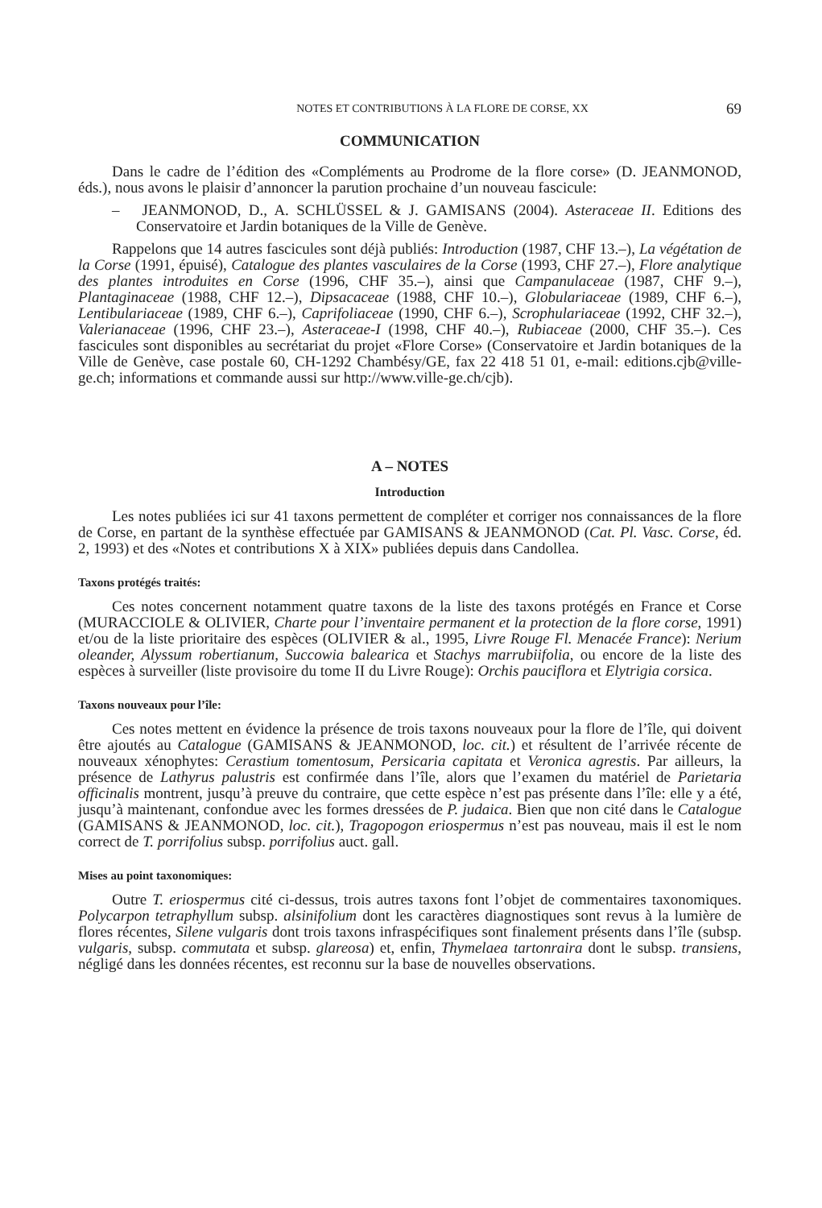NOTES ET CONTRIBUTIONS À LA FLORE DE CORSE, XX 69
COMMUNICATION
Dans le cadre de l’édition des «Compléments au Prodrome de la flore corse» (D. JEAN­MONOD, éds.), nous avons le plaisir d’annoncer la parution prochaine d’un nouveau fascicule:
– JEANMONOD, D., A. SCHLÜSSEL & J. GAMISANS (2004). Asteraceae II. Editions des Conservatoire et Jardin botaniques de la Ville de Genève.
Rappelons que 14 autres fascicules sont déjà publiés: Introduction (1987, CHF 13.–), La végé­tation de la Corse (1991, épuisé), Catalogue des plantes vasculaires de la Corse (1993, CHF 27.–), Flore analytique des plantes introduites en Corse (1996, CHF 35.–), ainsi que Campanulaceae (1987, CHF 9.–), Plantaginaceae (1988, CHF 12.–), Dipsacaceae (1988, CHF 10.–), Globulariaceae (1989, CHF 6.–), Lentibulariaceae (1989, CHF 6.–), Caprifoliaceae (1990, CHF 6.–), Scrophulariaceae (1992, CHF 32.–), Valerianaceae (1996, CHF 23.–), Asteraceae-I (1998, CHF 40.–), Rubiaceae (2000, CHF 35.–). Ces fascicules sont disponibles au secrétariat du projet «Flore Corse» (Conservatoire et Jardin botaniques de la Ville de Genève, case postale 60, CH-1292 Chambésy/GE, fax 22 418 51 01, e-mail: editions.cjb@ville-ge.ch; informations et commande aussi sur http://www.ville-ge.ch/cjb).
A – NOTES
Introduction
Les notes publiées ici sur 41 taxons permettent de compléter et corriger nos connaissances de la flore de Corse, en partant de la synthèse effectuée par GAMISANS & JEANMONOD (Cat. Pl. Vasc. Corse, éd. 2, 1993) et des «Notes et contributions X à XIX» publiées depuis dans Candollea.
Taxons protégés traités:
Ces notes concernent notamment quatre taxons de la liste des taxons protégés en France et Corse (MURACCIOLE & OLIVIER, Charte pour l’inventaire permanent et la protection de la flore corse, 1991) et/ou de la liste prioritaire des espèces (OLIVIER & al., 1995, Livre Rouge Fl. Menacée France): Nerium oleander, Alyssum robertianum, Succowia balearica et Stachys marrubiifolia, ou encore de la liste des espèces à surveiller (liste provisoire du tome II du Livre Rouge): Orchis pauciflora et Elytrigia corsica.
Taxons nouveaux pour l’île:
Ces notes mettent en évidence la présence de trois taxons nouveaux pour la flore de l’île, qui doivent être ajoutés au Catalogue (GAMISANS & JEANMONOD, loc. cit.) et résultent de l’arrivée récente de nouveaux xénophytes: Cerastium tomentosum, Persicaria capitata et Veronica agrestis. Par ailleurs, la présence de Lathyrus palustris est confirmée dans l’île, alors que l’examen du matériel de Parietaria officinalis montrent, jusqu’à preuve du contraire, que cette espèce n’est pas présente dans l’île: elle y a été, jusqu’à maintenant, confondue avec les formes dressées de P. judaica. Bien que non cité dans le Catalogue (GAMISANS & JEANMONOD, loc. cit.), Tragopogon eriospermus n’est pas nouveau, mais il est le nom correct de T. porrifolius subsp. porrifolius auct. gall.
Mises au point taxonomiques:
Outre T. eriospermus cité ci-dessus, trois autres taxons font l’objet de commentaires taxo­nomiques. Polycarpon tetraphyllum subsp. alsinifolium dont les caractères diagnostiques sont revus à la lumière de flores récentes, Silene vulgaris dont trois taxons infraspécifiques sont finalement présents dans l’île (subsp. vulgaris, subsp. commutata et subsp. glareosa) et, enfin, Thymelaea tartonraira dont le subsp. transiens, négligé dans les données récentes, est reconnu sur la base de nouvelles observations.